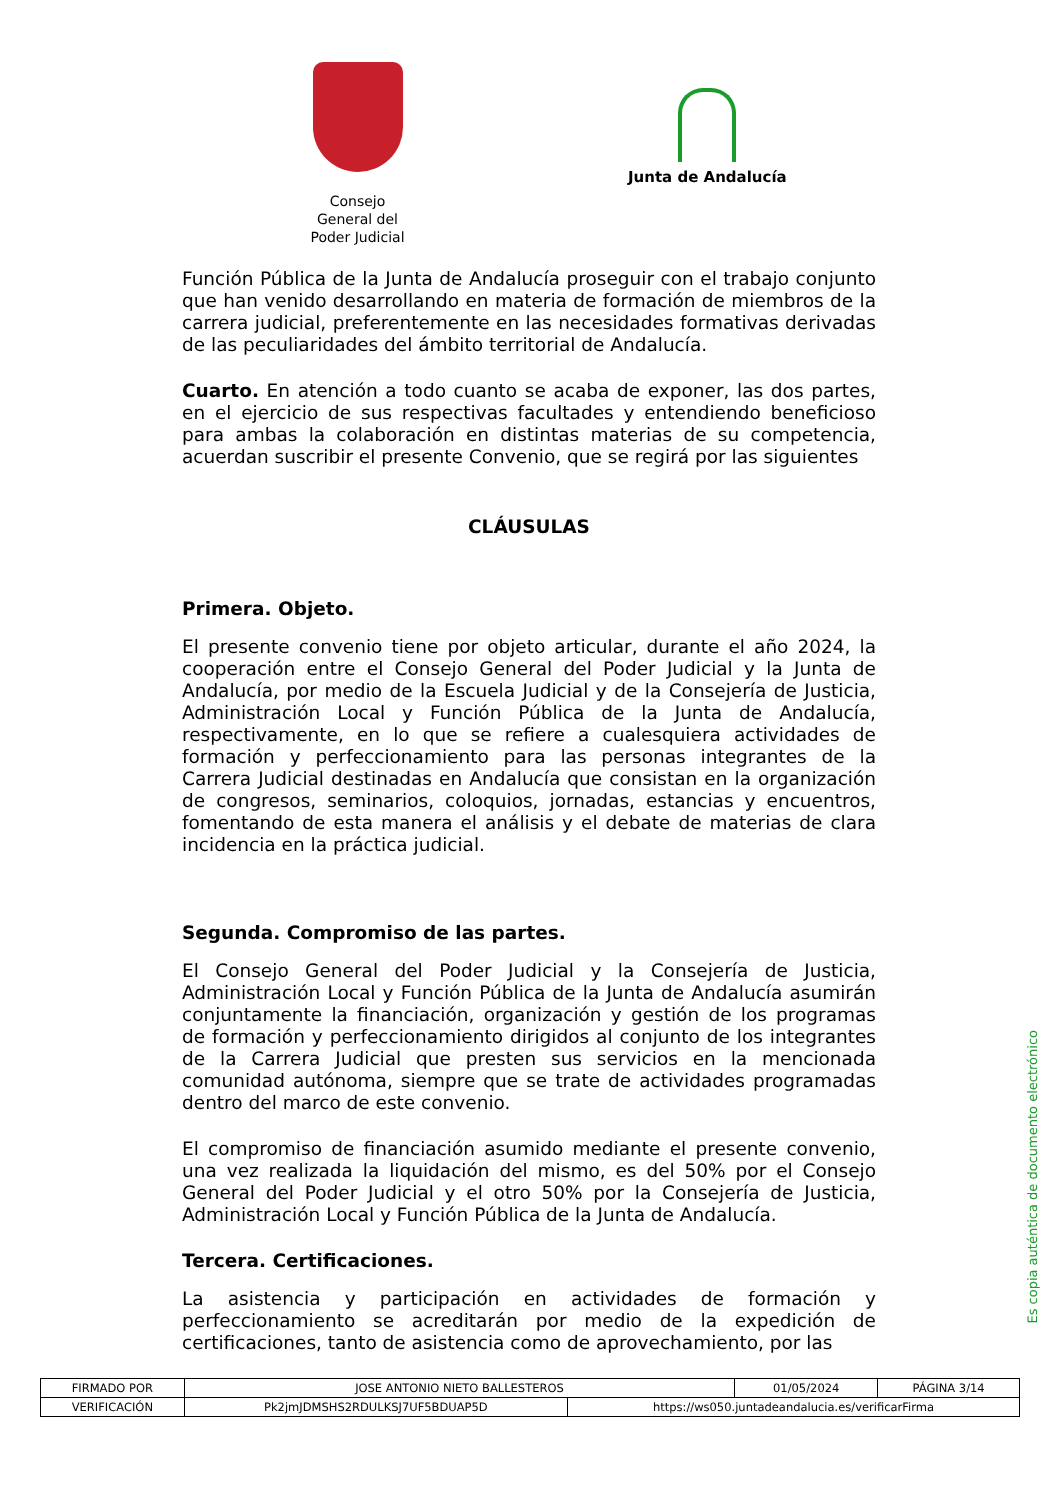Consejo General del Poder Judicial
Junta de Andalucía
Función Pública de la Junta de Andalucía proseguir con el trabajo conjunto que han venido desarrollando en materia de formación de miembros de la carrera judicial, preferentemente en las necesidades formativas derivadas de las peculiaridades del ámbito territorial de Andalucía.
Cuarto. En atención a todo cuanto se acaba de exponer, las dos partes, en el ejercicio de sus respectivas facultades y entendiendo beneficioso para ambas la colaboración en distintas materias de su competencia, acuerdan suscribir el presente Convenio, que se regirá por las siguientes
CLÁUSULAS
Primera. Objeto.
El presente convenio tiene por objeto articular, durante el año 2024, la cooperación entre el Consejo General del Poder Judicial y la Junta de Andalucía, por medio de la Escuela Judicial y de la Consejería de Justicia, Administración Local y Función Pública de la Junta de Andalucía, respectivamente, en lo que se refiere a cualesquiera actividades de formación y perfeccionamiento para las personas integrantes de la Carrera Judicial destinadas en Andalucía que consistan en la organización de congresos, seminarios, coloquios, jornadas, estancias y encuentros, fomentando de esta manera el análisis y el debate de materias de clara incidencia en la práctica judicial.
Segunda. Compromiso de las partes.
El Consejo General del Poder Judicial y la Consejería de Justicia, Administración Local y Función Pública de la Junta de Andalucía asumirán conjuntamente la financiación, organización y gestión de los programas de formación y perfeccionamiento dirigidos al conjunto de los integrantes de la Carrera Judicial que presten sus servicios en la mencionada comunidad autónoma, siempre que se trate de actividades programadas dentro del marco de este convenio.
El compromiso de financiación asumido mediante el presente convenio, una vez realizada la liquidación del mismo, es del 50% por el Consejo General del Poder Judicial y el otro 50% por la Consejería de Justicia, Administración Local y Función Pública de la Junta de Andalucía.
Tercera. Certificaciones.
La asistencia y participación en actividades de formación y perfeccionamiento se acreditarán por medio de la expedición de certificaciones, tanto de asistencia como de aprovechamiento, por las
Es copia auténtica de documento electrónico
| FIRMADO POR | JOSE ANTONIO NIETO BALLESTEROS | | 01/05/2024 | PÁGINA 3/14 |
| VERIFICACIÓN | Pk2jmJDMSHS2RDULKSJ7UF5BDUAP5D | https://ws050.juntadeandalucia.es/verificarFirma | | |